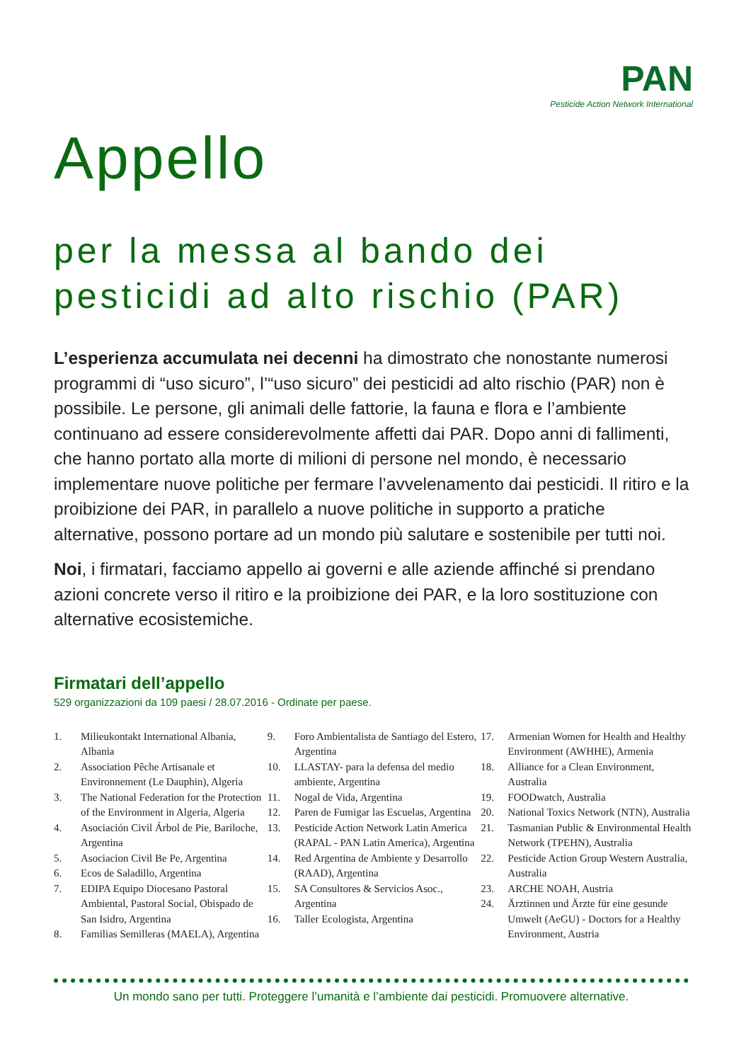PAN
Pesticide Action Network International
Appello
per la messa al bando dei pesticidi ad alto rischio (PAR)
L’esperienza accumulata nei decenni ha dimostrato che nonostante numerosi programmi di “uso sicuro”, l’“uso sicuro” dei pesticidi ad alto rischio (PAR) non è possibile. Le persone, gli animali delle fattorie, la fauna e flora e l’ambiente continuano ad essere considerevolmente affetti dai PAR. Dopo anni di fallimenti, che hanno portato alla morte di milioni di persone nel mondo, è necessario implementare nuove politiche per fermare l’avvelenamento dai pesticidi. Il ritiro e la proibizione dei PAR, in parallelo a nuove politiche in supporto a pratiche alternative, possono portare ad un mondo più salutare e sostenibile per tutti noi.
Noi, i firmatari, facciamo appello ai governi e alle aziende affinché si prendano azioni concrete verso il ritiro e la proibizione dei PAR, e la loro sostituzione con alternative ecosistemiche.
Firmatari dell’appello
529 organizzazioni da 109 paesi / 28.07.2016 - Ordinate per paese.
1. Milieukontakt International Albania, Albania
2. Association Pêche Artisanale et Environnement (Le Dauphin), Algeria
3. The National Federation for the Protection of the Environment in Algeria, Algeria
4. Asociación Civil Árbol de Pie, Bariloche, Argentina
5. Asociacion Civil Be Pe, Argentina
6. Ecos de Saladillo, Argentina
7. EDIPA Equipo Diocesano Pastoral Ambiental, Pastoral Social, Obispado de San Isidro, Argentina
8. Familias Semilleras (MAELA), Argentina
9. Foro Ambientalista de Santiago del Estero, Argentina
10. LLASTAY- para la defensa del medio ambiente, Argentina
11. Nogal de Vida, Argentina
12. Paren de Fumigar las Escuelas, Argentina
13. Pesticide Action Network Latin America (RAPAL - PAN Latin America), Argentina
14. Red Argentina de Ambiente y Desarrollo (RAAD), Argentina
15. SA Consultores & Servicios Asoc., Argentina
16. Taller Ecologista, Argentina
17. Armenian Women for Health and Healthy Environment (AWHHE), Armenia
18. Alliance for a Clean Environment, Australia
19. FOODwatch, Australia
20. National Toxics Network (NTN), Australia
21. Tasmanian Public & Environmental Health Network (TPEHN), Australia
22. Pesticide Action Group Western Australia, Australia
23. ARCHE NOAH, Austria
24. Ärztinnen und Ärzte für eine gesunde Umwelt (AeGU) - Doctors for a Healthy Environment, Austria
Un mondo sano per tutti. Proteggere l’umanità e l’ambiente dai pesticidi. Promuovere alternative.